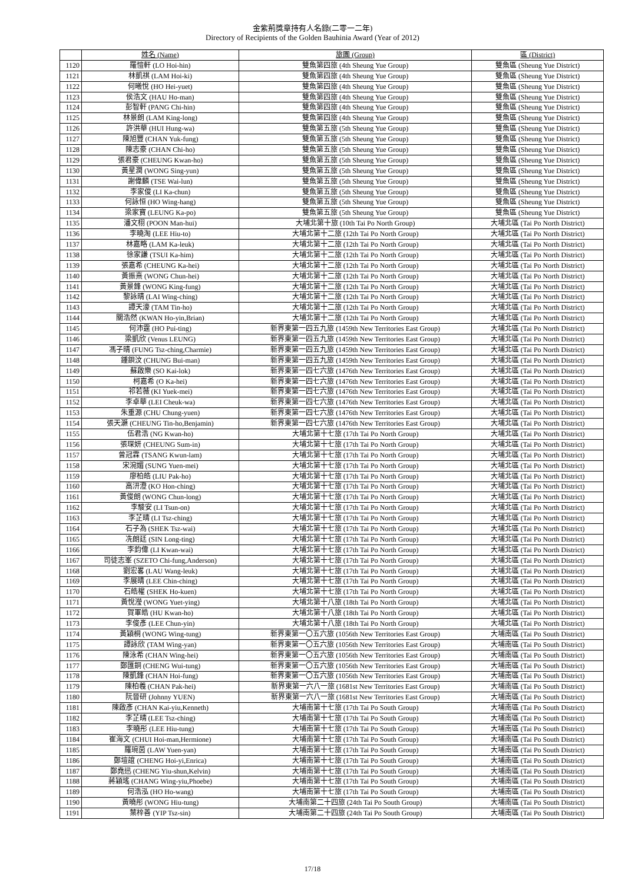金紫荊獎章持有人名錄(二零一二年)
Directory of Recipients of the Golden Bauhinia Award (Year of 2012)
| | 姓名 (Name) | 旅團 (Group) | 區 (District) |
| --- | --- | --- | --- |
| 1120 | 羅愷軒 (LO Hoi-hin) | 雙魚第四旅 (4th Sheung Yue Group) | 雙魚區 (Sheung Yue District) |
| 1121 | 林凱祺 (LAM Hoi-ki) | 雙魚第四旅 (4th Sheung Yue Group) | 雙魚區 (Sheung Yue District) |
| 1122 | 何曦悅 (HO Hei-yuet) | 雙魚第四旅 (4th Sheung Yue Group) | 雙魚區 (Sheung Yue District) |
| 1123 | 侯浩文 (HAU Ho-man) | 雙魚第四旅 (4th Sheung Yue Group) | 雙魚區 (Sheung Yue District) |
| 1124 | 彭智軒 (PANG Chi-hin) | 雙魚第四旅 (4th Sheung Yue Group) | 雙魚區 (Sheung Yue District) |
| 1125 | 林景朗 (LAM King-long) | 雙魚第四旅 (4th Sheung Yue Group) | 雙魚區 (Sheung Yue District) |
| 1126 | 許洪華 (HUI Hung-wa) | 雙魚第五旅 (5th Sheung Yue Group) | 雙魚區 (Sheung Yue District) |
| 1127 | 陳旭豐 (CHAN Yuk-fung) | 雙魚第五旅 (5th Sheung Yue Group) | 雙魚區 (Sheung Yue District) |
| 1128 | 陳志豪 (CHAN Chi-ho) | 雙魚第五旅 (5th Sheung Yue Group) | 雙魚區 (Sheung Yue District) |
| 1129 | 張君豪 (CHEUNG Kwan-ho) | 雙魚第五旅 (5th Sheung Yue Group) | 雙魚區 (Sheung Yue District) |
| 1130 | 黃星潤 (WONG Sing-yun) | 雙魚第五旅 (5th Sheung Yue Group) | 雙魚區 (Sheung Yue District) |
| 1131 | 謝偉麟 (TSE Wai-lun) | 雙魚第五旅 (5th Sheung Yue Group) | 雙魚區 (Sheung Yue District) |
| 1132 | 李家俊 (LI Ka-chun) | 雙魚第五旅 (5th Sheung Yue Group) | 雙魚區 (Sheung Yue District) |
| 1133 | 何詠恒 (HO Wing-hang) | 雙魚第五旅 (5th Sheung Yue Group) | 雙魚區 (Sheung Yue District) |
| 1134 | 梁家寶 (LEUNG Ka-po) | 雙魚第五旅 (5th Sheung Yue Group) | 雙魚區 (Sheung Yue District) |
| 1135 | 潘文栩 (POON Man-hui) | 大埔北第十旅 (10th Tai Po North Group) | 大埔北區 (Tai Po North District) |
| 1136 | 李曉淘 (LEE Hiu-to) | 大埔北第十二旅 (12th Tai Po North Group) | 大埔北區 (Tai Po North District) |
| 1137 | 林嘉略 (LAM Ka-leuk) | 大埔北第十二旅 (12th Tai Po North Group) | 大埔北區 (Tai Po North District) |
| 1138 | 徐家謙 (TSUI Ka-him) | 大埔北第十二旅 (12th Tai Po North Group) | 大埔北區 (Tai Po North District) |
| 1139 | 張嘉希 (CHEUNG Ka-hei) | 大埔北第十二旅 (12th Tai Po North Group) | 大埔北區 (Tai Po North District) |
| 1140 | 黃振熹 (WONG Chun-hei) | 大埔北第十二旅 (12th Tai Po North Group) | 大埔北區 (Tai Po North District) |
| 1141 | 黃景鋒 (WONG King-fung) | 大埔北第十二旅 (12th Tai Po North Group) | 大埔北區 (Tai Po North District) |
| 1142 | 黎詠晴 (LAI Wing-ching) | 大埔北第十二旅 (12th Tai Po North Group) | 大埔北區 (Tai Po North District) |
| 1143 | 譚天濠 (TAM Tin-ho) | 大埔北第十二旅 (12th Tai Po North Group) | 大埔北區 (Tai Po North District) |
| 1144 | 關浩然 (KWAN Ho-yin,Brian) | 大埔北第十二旅 (12th Tai Po North Group) | 大埔北區 (Tai Po North District) |
| 1145 | 何沛霆 (HO Pui-ting) | 新界東第一四五九旅 (1459th New Territories East Group) | 大埔北區 (Tai Po North District) |
| 1146 | 梁凱欣 (Venus LEUNG) | 新界東第一四五九旅 (1459th New Territories East Group) | 大埔北區 (Tai Po North District) |
| 1147 | 馮子晴 (FUNG Tsz-ching,Charmie) | 新界東第一四五九旅 (1459th New Territories East Group) | 大埔北區 (Tai Po North District) |
| 1148 | 鍾鋇汶 (CHUNG Bui-man) | 新界東第一四五九旅 (1459th New Territories East Group) | 大埔北區 (Tai Po North District) |
| 1149 | 蘇啟樂 (SO Kai-lok) | 新界東第一四七六旅 (1476th New Territories East Group) | 大埔北區 (Tai Po North District) |
| 1150 | 柯嘉希 (O Ka-hei) | 新界東第一四七六旅 (1476th New Territories East Group) | 大埔北區 (Tai Po North District) |
| 1151 | 祁若薇 (KI Yuek-mei) | 新界東第一四七六旅 (1476th New Territories East Group) | 大埔北區 (Tai Po North District) |
| 1152 | 李卓華 (LEI Cheuk-wa) | 新界東第一四七六旅 (1476th New Territories East Group) | 大埔北區 (Tai Po North District) |
| 1153 | 朱重源 (CHU Chung-yuen) | 新界東第一四七六旅 (1476th New Territories East Group) | 大埔北區 (Tai Po North District) |
| 1154 | 張天灝 (CHEUNG Tin-ho,Benjamin) | 新界東第一四七六旅 (1476th New Territories East Group) | 大埔北區 (Tai Po North District) |
| 1155 | 伍君浩 (NG Kwan-ho) | 大埔北第十七旅 (17th Tai Po North Group) | 大埔北區 (Tai Po North District) |
| 1156 | 張琛妍 (CHEUNG Sum-in) | 大埔北第十七旅 (17th Tai Po North Group) | 大埔北區 (Tai Po North District) |
| 1157 | 曾冠霖 (TSANG Kwun-lam) | 大埔北第十七旅 (17th Tai Po North Group) | 大埔北區 (Tai Po North District) |
| 1158 | 宋涴媚 (SUNG Yuen-mei) | 大埔北第十七旅 (17th Tai Po North Group) | 大埔北區 (Tai Po North District) |
| 1159 | 廖柏皓 (LIU Pak-ho) | 大埔北第十七旅 (17th Tai Po North Group) | 大埔北區 (Tai Po North District) |
| 1160 | 高汧澄 (KO Hon-ching) | 大埔北第十七旅 (17th Tai Po North Group) | 大埔北區 (Tai Po North District) |
| 1161 | 黃俊朗 (WONG Chun-long) | 大埔北第十七旅 (17th Tai Po North Group) | 大埔北區 (Tai Po North District) |
| 1162 | 李駿安 (LI Tsun-on) | 大埔北第十七旅 (17th Tai Po North Group) | 大埔北區 (Tai Po North District) |
| 1163 | 李芷晴 (LI Tsz-ching) | 大埔北第十七旅 (17th Tai Po North Group) | 大埔北區 (Tai Po North District) |
| 1164 | 石子為 (SHEK Tsz-wai) | 大埔北第十七旅 (17th Tai Po North Group) | 大埔北區 (Tai Po North District) |
| 1165 | 冼朗廷 (SIN Long-ting) | 大埔北第十七旅 (17th Tai Po North Group) | 大埔北區 (Tai Po North District) |
| 1166 | 李鈞偉 (LI Kwan-wai) | 大埔北第十七旅 (17th Tai Po North Group) | 大埔北區 (Tai Po North District) |
| 1167 | 司徒志峯 (SZETO Chi-fung,Anderson) | 大埔北第十七旅 (17th Tai Po North Group) | 大埔北區 (Tai Po North District) |
| 1168 | 劉宏畧 (LAU Wang-leuk) | 大埔北第十七旅 (17th Tai Po North Group) | 大埔北區 (Tai Po North District) |
| 1169 | 李展晴 (LEE Chin-ching) | 大埔北第十七旅 (17th Tai Po North Group) | 大埔北區 (Tai Po North District) |
| 1170 | 石皓權 (SHEK Ho-kuen) | 大埔北第十七旅 (17th Tai Po North Group) | 大埔北區 (Tai Po North District) |
| 1171 | 黃悅瀅 (WONG Yuet-ying) | 大埔北第十八旅 (18th Tai Po North Group) | 大埔北區 (Tai Po North District) |
| 1172 | 賀軍皓 (HU Kwan-ho) | 大埔北第十八旅 (18th Tai Po North Group) | 大埔北區 (Tai Po North District) |
| 1173 | 李俊彥 (LEE Chun-yin) | 大埔北第十八旅 (18th Tai Po North Group) | 大埔北區 (Tai Po North District) |
| 1174 | 黃穎桐 (WONG Wing-tung) | 新界東第一〇五六旅 (1056th New Territories East Group) | 大埔南區 (Tai Po South District) |
| 1175 | 譚詠欣 (TAM Wing-yan) | 新界東第一〇五六旅 (1056th New Territories East Group) | 大埔南區 (Tai Po South District) |
| 1176 | 陳泳希 (CHAN Wing-hei) | 新界東第一〇五六旅 (1056th New Territories East Group) | 大埔南區 (Tai Po South District) |
| 1177 | 鄭匯銅 (CHENG Wui-tung) | 新界東第一〇五六旅 (1056th New Territories East Group) | 大埔南區 (Tai Po South District) |
| 1178 | 陳凱鋒 (CHAN Hoi-fung) | 新界東第一〇五六旅 (1056th New Territories East Group) | 大埔南區 (Tai Po South District) |
| 1179 | 陳柏羲 (CHAN Pak-hei) | 新界東第一六八一旅 (1681st New Territories East Group) | 大埔南區 (Tai Po South District) |
| 1180 | 阮晉研 (Johnny YUEN) | 新界東第一六八一旅 (1681st New Territories East Group) | 大埔南區 (Tai Po South District) |
| 1181 | 陳啟彥 (CHAN Kai-yiu,Kenneth) | 大埔南第十七旅 (17th Tai Po South Group) | 大埔南區 (Tai Po South District) |
| 1182 | 李芷晴 (LEE Tsz-ching) | 大埔南第十七旅 (17th Tai Po South Group) | 大埔南區 (Tai Po South District) |
| 1183 | 李曉彤 (LEE Hiu-tung) | 大埔南第十七旅 (17th Tai Po South Group) | 大埔南區 (Tai Po South District) |
| 1184 | 崔海文 (CHUI Hoi-man,Hermione) | 大埔南第十七旅 (17th Tai Po South Group) | 大埔南區 (Tai Po South District) |
| 1185 | 羅琬茵 (LAW Yuen-yan) | 大埔南第十七旅 (17th Tai Po South Group) | 大埔南區 (Tai Po South District) |
| 1186 | 鄭塏誼 (CHENG Hoi-yi,Enrica) | 大埔南第十七旅 (17th Tai Po South Group) | 大埔南區 (Tai Po South District) |
| 1187 | 鄭堯迅 (CHENG Yiu-shun,Kelvin) | 大埔南第十七旅 (17th Tai Po South Group) | 大埔南區 (Tai Po South District) |
| 1188 | 蔣穎瑤 (CHANG Wing-yiu,Phoebe) | 大埔南第十七旅 (17th Tai Po South Group) | 大埔南區 (Tai Po South District) |
| 1189 | 何浩泓 (HO Ho-wang) | 大埔南第十七旅 (17th Tai Po South Group) | 大埔南區 (Tai Po South District) |
| 1190 | 黃曉彤 (WONG Hiu-tung) | 大埔南第二十四旅 (24th Tai Po South Group) | 大埔南區 (Tai Po South District) |
| 1191 | 葉梓善 (YIP Tsz-sin) | 大埔南第二十四旅 (24th Tai Po South Group) | 大埔南區 (Tai Po South District) |
17/18